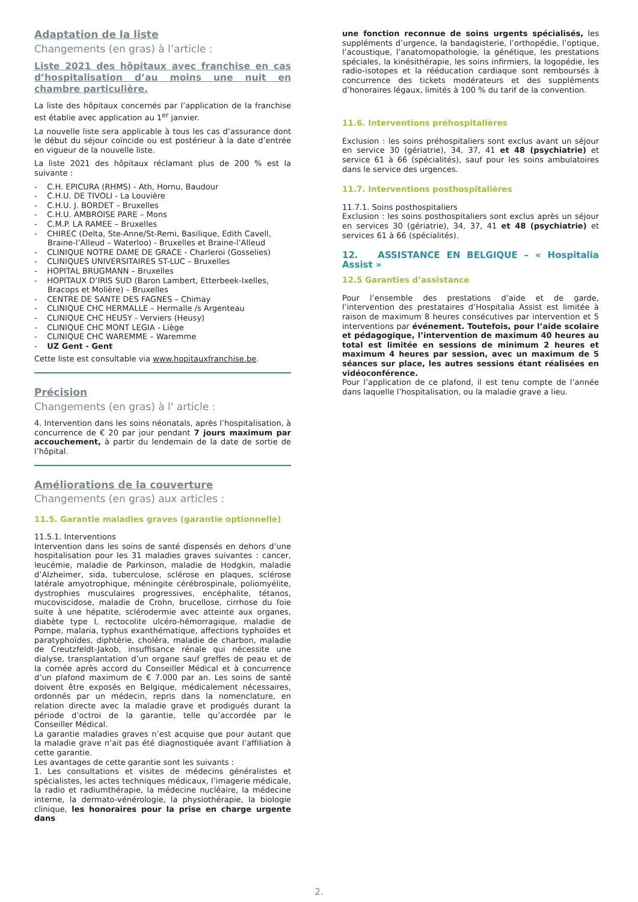Adaptation de la liste
Changements (en gras) à l’article :
Liste 2021 des hôpitaux avec franchise en cas d’hospitalisation d’au moins une nuit en chambre particulière.
La liste des hôpitaux concernés par l’application de la franchise est établie avec application au 1<sup>er</sup> janvier.
La nouvelle liste sera applicable à tous les cas d’assurance dont le début du séjour coïncide ou est postérieur à la date d’entrée en vigueur de la nouvelle liste.
La liste 2021 des hôpitaux réclamant plus de 200 % est la suivante :
- C.H. EPICURA (RHMS) - Ath, Hornu, Baudour
- C.H.U. DE TIVOLI - La Louvière
- C.H.U. J. BORDET – Bruxelles
- C.H.U. AMBROISE PARE – Mons
- C.M.P. LA RAMEE – Bruxelles
- CHIREC (Delta, Ste-Anne/St-Remi, Basilique, Edith Cavell, Braine-l’Alleud – Waterloo) - Bruxelles et Braine-l’Alleud
- CLINIQUE NOTRE DAME DE GRACE - Charleroi (Gosselies)
- CLINIQUES UNIVERSITAIRES ST-LUC – Bruxelles
- HOPITAL BRUGMANN – Bruxelles
- HOPITAUX D’IRIS SUD (Baron Lambert, Etterbeek-Ixelles, Bracops et Molière) – Bruxelles
- CENTRE DE SANTE DES FAGNES – Chimay
- CLINIQUE CHC HERMALLE – Hermalle /s Argenteau
- CLINIQUE CHC HEUSY - Verviers (Heusy)
- CLINIQUE CHC MONT LEGIA - Liège
- CLINIQUE CHC WAREMME – Waremme
- UZ Gent - Gent
Cette liste est consultable via www.hopitauxfranchise.be.
Précision
Changements (en gras) à l' article :
4. Intervention dans les soins néonatals, après l’hospitalisation, à concurrence de € 20 par jour pendant 7 jours maximum par accouchement, à partir du lendemain de la date de sortie de l’hôpital.
Améliorations de la couverture
Changements (en gras) aux articles :
11.5. Garantie maladies graves (garantie optionnelle)
11.5.1. Interventions
Intervention dans les soins de santé dispensés en dehors d’une hospitalisation pour les 31 maladies graves suivantes : cancer, leucémie, maladie de Parkinson, maladie de Hodgkin, maladie d’Alzheimer, sida, tuberculose, sclérose en plaques, sclérose latérale amyotrophique, méningite cérébrospinale, poliomyélite, dystrophies musculaires progressives, encéphalite, tétanos, mucoviscidose, maladie de Crohn, brucellose, cirrhose du foie suite à une hépatite, sclérodermie avec atteinte aux organes, diabète type I, rectocolite ulcéro-hémorragique, maladie de Pompe, malaria, typhus exanthématique, affections typhoïdes et paratyphoïdes, diphtérie, choléra, maladie de charbon, maladie de Creutzfeldt-Jakob, insuffisance rénale qui nécessite une dialyse, transplantation d’un organe sauf greffes de peau et de la cornée après accord du Conseiller Médical et à concurrence d’un plafond maximum de € 7.000 par an. Les soins de santé doivent être exposés en Belgique, médicalement nécessaires, ordonnés par un médecin, repris dans la nomenclature, en relation directe avec la maladie grave et prodigués durant la période d’octroi de la garantie, telle qu’accordée par le Conseiller Médical.
La garantie maladies graves n’est acquise que pour autant que la maladie grave n’ait pas été diagnostiquée avant l’affiliation à cette garantie.
Les avantages de cette garantie sont les suivants :
1. Les consultations et visites de médecins généralistes et spécialistes, les actes techniques médicaux, l’imagerie médicale, la radio et radiumthérapie, la médecine nucléaire, la médecine interne, la dermato-vénérologie, la physiothérapie, la biologie clinique, les honoraires pour la prise en charge urgente dans
une fonction reconnue de soins urgents spécialisés, les suppléments d’urgence, la bandagisterie, l’orthopédie, l’optique, l’acoustique, l’anatomopathologie, la génétique, les prestations spéciales, la kinésithérapie, les soins infirmiers, la logopédie, les radio-isotopes et la rééducation cardiaque sont remboursés à concurrence des tickets modérateurs et des suppléments d’honoraires légaux, limités à 100 % du tarif de la convention.
11.6. Interventions préhospitalières
Exclusion : les soins préhospitaliers sont exclus avant un séjour en service 30 (gériatrie), 34, 37, 41 et 48 (psychiatrie) et service 61 à 66 (spécialités), sauf pour les soins ambulatoires dans le service des urgences.
11.7. Interventions posthospitalières
11.7.1. Soins posthospitaliers
Exclusion : les soins posthospitaliers sont exclus après un séjour en services 30 (gériatrie), 34, 37, 41 et 48 (psychiatrie) et services 61 à 66 (spécialités).
12. ASSISTANCE EN BELGIQUE – « Hospitalia Assist »
12.5 Garanties d’assistance
Pour l’ensemble des prestations d’aide et de garde, l’intervention des prestataires d’Hospitalia Assist est limitée à raison de maximum 8 heures consécutives par intervention et 5 interventions par événement. Toutefois, pour l’aide scolaire et pédagogique, l’intervention de maximum 40 heures au total est limitée en sessions de minimum 2 heures et maximum 4 heures par session, avec un maximum de 5 séances sur place, les autres sessions étant réalisées en vidéoconférence.
Pour l’application de ce plafond, il est tenu compte de l’année dans laquelle l’hospitalisation, ou la maladie grave a lieu.
2.